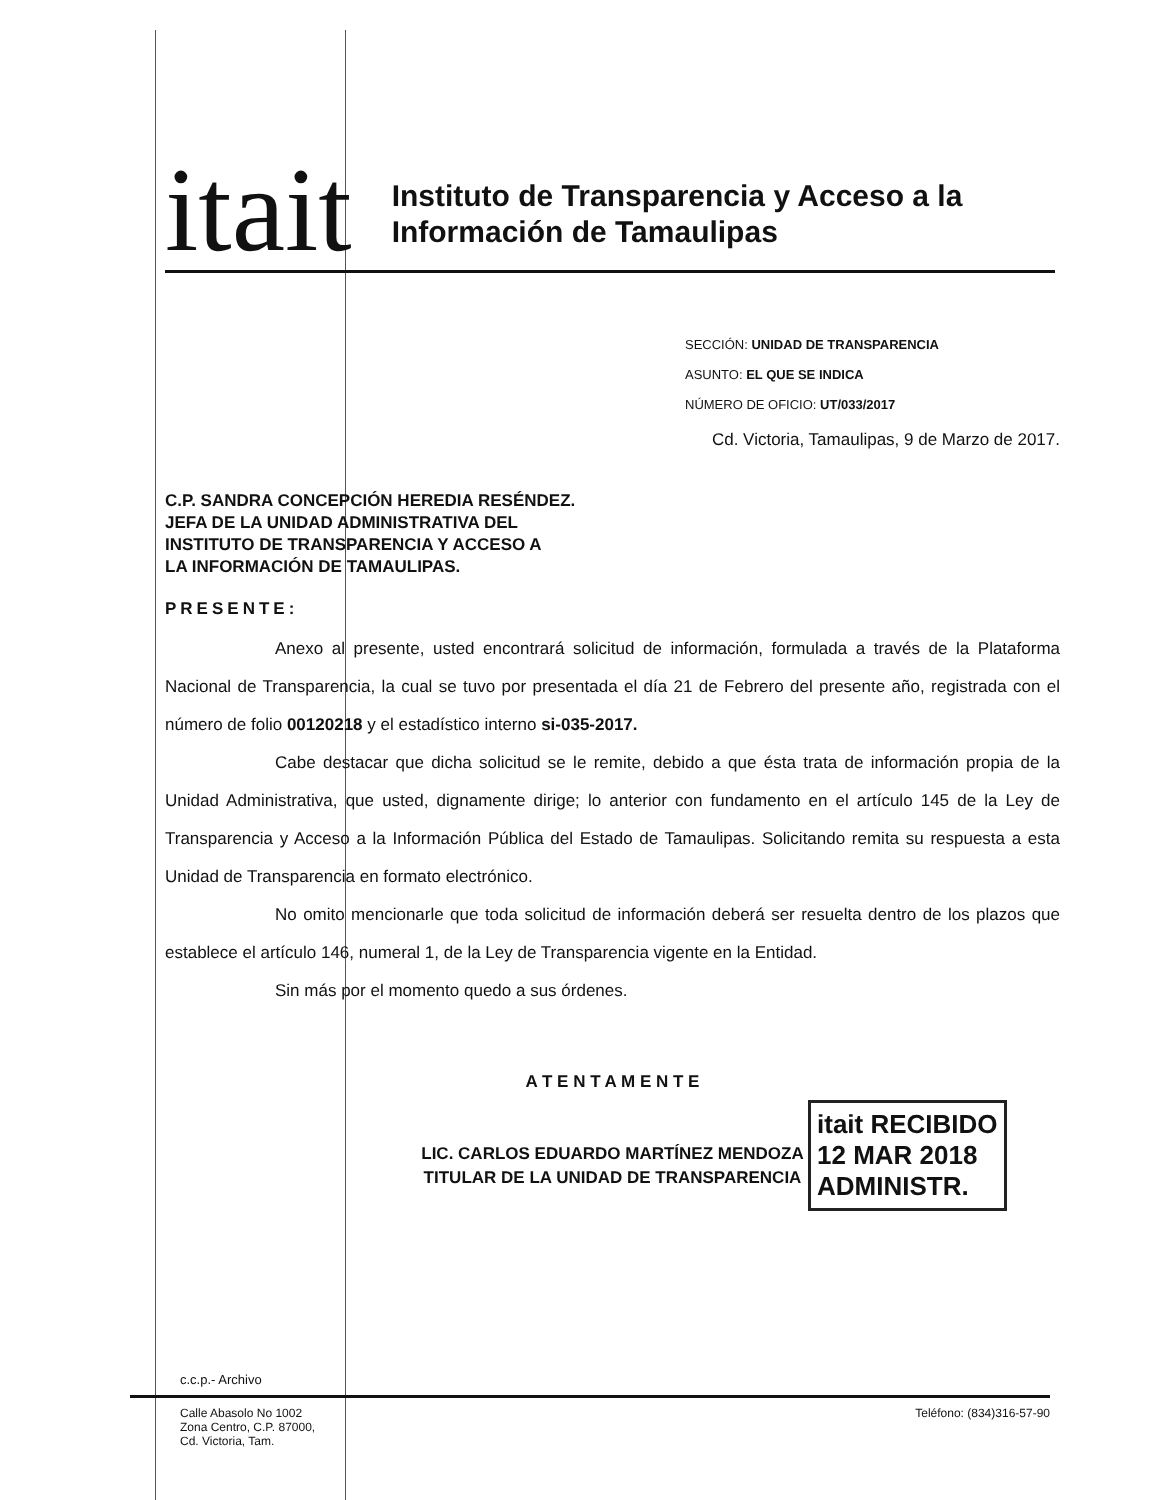itait
Instituto de Transparencia y Acceso a la
Información de Tamaulipas
SECCIÓN: UNIDAD DE TRANSPARENCIA
ASUNTO: EL QUE SE INDICA
NÚMERO DE OFICIO: UT/033/2017
Cd. Victoria, Tamaulipas, 9 de Marzo de 2017.
C.P. SANDRA CONCEPCIÓN HEREDIA RESÉNDEZ.
JEFA DE LA UNIDAD ADMINISTRATIVA DEL
INSTITUTO DE TRANSPARENCIA Y ACCESO A
LA INFORMACIÓN DE TAMAULIPAS.
PRESENTE:
Anexo al presente, usted encontrará solicitud de información, formulada a través de la Plataforma Nacional de Transparencia, la cual se tuvo por presentada el día 21 de Febrero del presente año, registrada con el número de folio 00120218 y el estadístico interno si-035-2017.
Cabe destacar que dicha solicitud se le remite, debido a que ésta trata de información propia de la Unidad Administrativa, que usted, dignamente dirige; lo anterior con fundamento en el artículo 145 de la Ley de Transparencia y Acceso a la Información Pública del Estado de Tamaulipas. Solicitando remita su respuesta a esta Unidad de Transparencia en formato electrónico.
No omito mencionarle que toda solicitud de información deberá ser resuelta dentro de los plazos que establece el artículo 146, numeral 1, de la Ley de Transparencia vigente en la Entidad.
Sin más por el momento quedo a sus órdenes.
A T E N T A M E N T E
LIC. CARLOS EDUARDO MARTÍNEZ MENDOZA
TITULAR DE LA UNIDAD DE TRANSPARENCIA
itait RECIBIDO
12 MAR 2018
ADMINISTR.
c.c.p.- Archivo
Calle Abasolo No 1002
Zona Centro, C.P. 87000,
Cd. Victoria, Tam.
Teléfono: (834)316-57-90